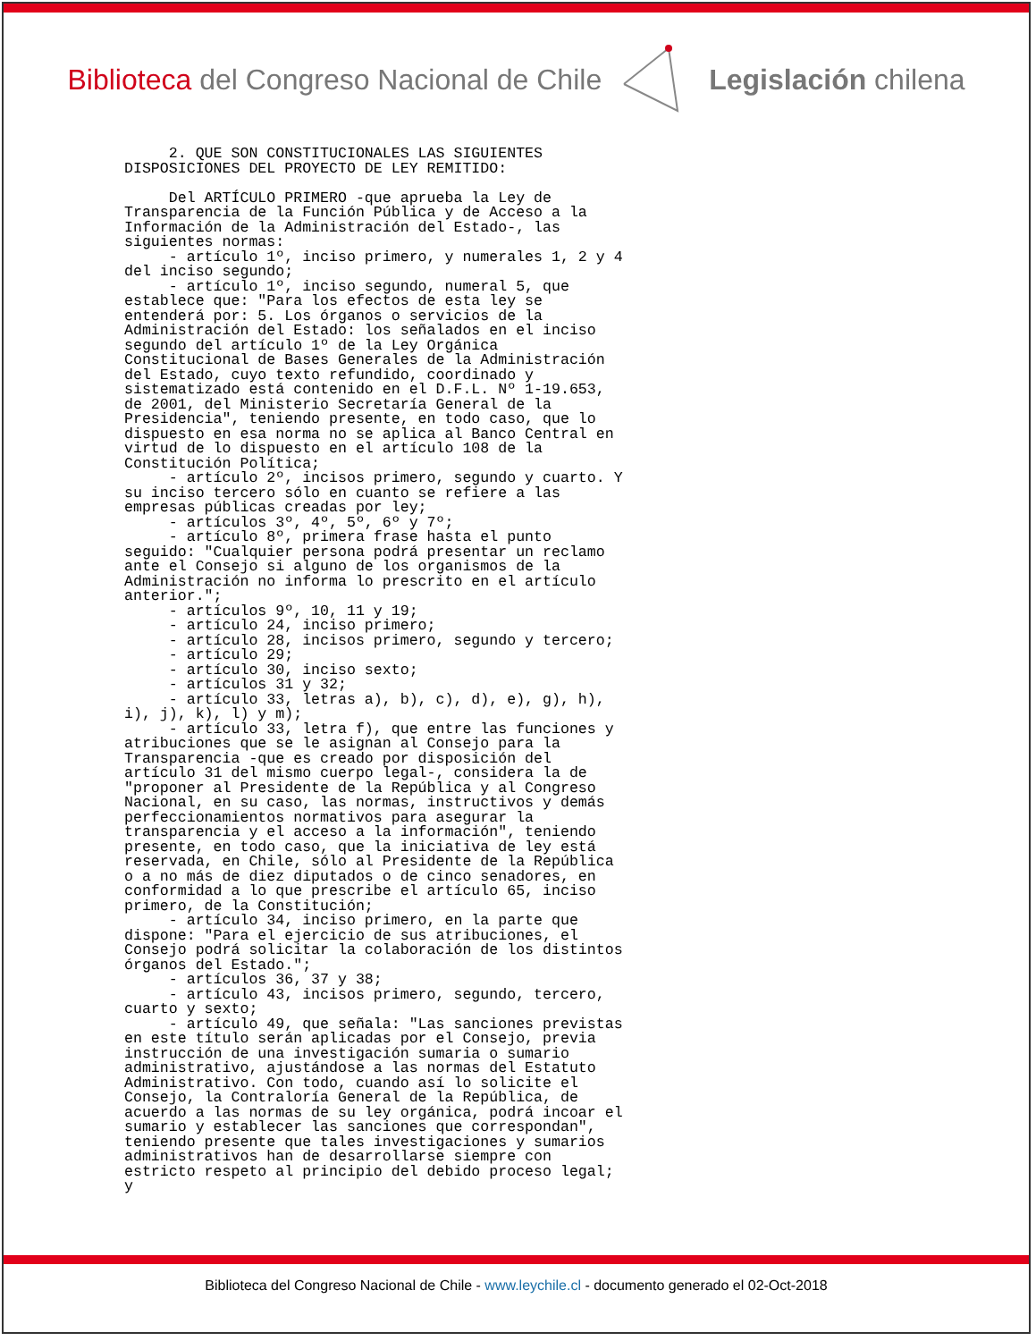Biblioteca del Congreso Nacional de Chile
Legislación chilena
     2. QUE SON CONSTITUCIONALES LAS SIGUIENTES
DISPOSICIONES DEL PROYECTO DE LEY REMITIDO:

     Del ARTÍCULO PRIMERO -que aprueba la Ley de
Transparencia de la Función Pública y de Acceso a la
Información de la Administración del Estado-, las
siguientes normas:
     - artículo 1º, inciso primero, y numerales 1, 2 y 4
del inciso segundo;
     - artículo 1º, inciso segundo, numeral 5, que
establece que: "Para los efectos de esta ley se
entenderá por: 5. Los órganos o servicios de la
Administración del Estado: los señalados en el inciso
segundo del artículo 1º de la Ley Orgánica
Constitucional de Bases Generales de la Administración
del Estado, cuyo texto refundido, coordinado y
sistematizado está contenido en el D.F.L. Nº 1-19.653,
de 2001, del Ministerio Secretaría General de la
Presidencia", teniendo presente, en todo caso, que lo
dispuesto en esa norma no se aplica al Banco Central en
virtud de lo dispuesto en el artículo 108 de la
Constitución Política;
     - artículo 2º, incisos primero, segundo y cuarto. Y
su inciso tercero sólo en cuanto se refiere a las
empresas públicas creadas por ley;
     - artículos 3º, 4º, 5º, 6º y 7º;
     - artículo 8º, primera frase hasta el punto
seguido: "Cualquier persona podrá presentar un reclamo
ante el Consejo si alguno de los organismos de la
Administración no informa lo prescrito en el artículo
anterior.";
     - artículos 9º, 10, 11 y 19;
     - artículo 24, inciso primero;
     - artículo 28, incisos primero, segundo y tercero;
     - artículo 29;
     - artículo 30, inciso sexto;
     - artículos 31 y 32;
     - artículo 33, letras a), b), c), d), e), g), h),
i), j), k), l) y m);
     - artículo 33, letra f), que entre las funciones y
atribuciones que se le asignan al Consejo para la
Transparencia -que es creado por disposición del
artículo 31 del mismo cuerpo legal-, considera la de
"proponer al Presidente de la República y al Congreso
Nacional, en su caso, las normas, instructivos y demás
perfeccionamientos normativos para asegurar la
transparencia y el acceso a la información", teniendo
presente, en todo caso, que la iniciativa de ley está
reservada, en Chile, sólo al Presidente de la República
o a no más de diez diputados o de cinco senadores, en
conformidad a lo que prescribe el artículo 65, inciso
primero, de la Constitución;
     - artículo 34, inciso primero, en la parte que
dispone: "Para el ejercicio de sus atribuciones, el
Consejo podrá solicitar la colaboración de los distintos
órganos del Estado.";
     - artículos 36, 37 y 38;
     - artículo 43, incisos primero, segundo, tercero,
cuarto y sexto;
     - artículo 49, que señala: "Las sanciones previstas
en este título serán aplicadas por el Consejo, previa
instrucción de una investigación sumaria o sumario
administrativo, ajustándose a las normas del Estatuto
Administrativo. Con todo, cuando así lo solicite el
Consejo, la Contraloría General de la República, de
acuerdo a las normas de su ley orgánica, podrá incoar el
sumario y establecer las sanciones que correspondan",
teniendo presente que tales investigaciones y sumarios
administrativos han de desarrollarse siempre con
estricto respeto al principio del debido proceso legal;
y
Biblioteca del Congreso Nacional de Chile - www.leychile.cl - documento generado el 02-Oct-2018